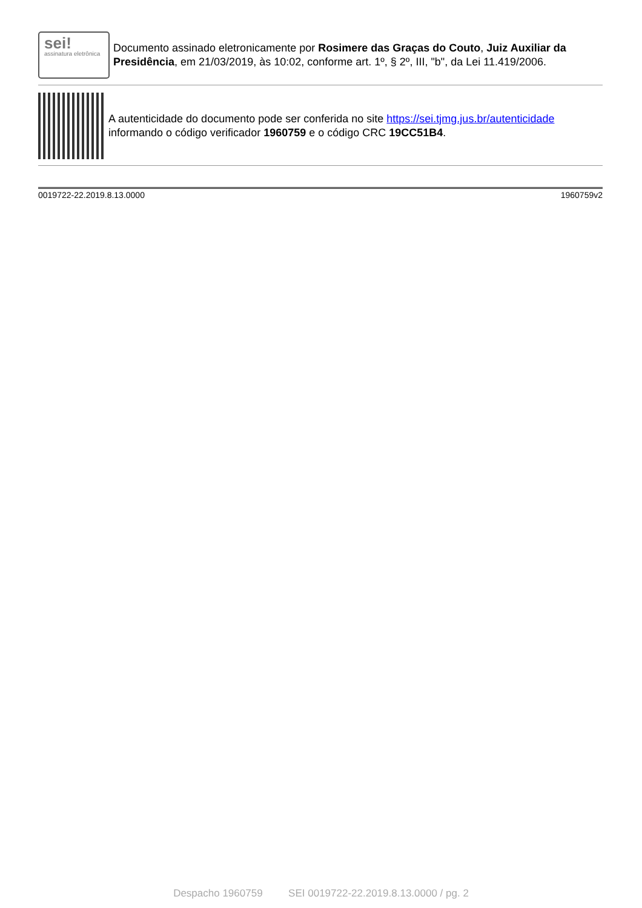sei!
assinatura eletrônica
Documento assinado eletronicamente por Rosimere das Graças do Couto, Juiz Auxiliar da Presidência, em 21/03/2019, às 10:02, conforme art. 1º, § 2º, III, "b", da Lei 11.419/2006.
A autenticidade do documento pode ser conferida no site https://sei.tjmg.jus.br/autenticidade informando o código verificador 1960759 e o código CRC 19CC51B4.
0019722-22.2019.8.13.0000 1960759v2
Despacho 1960759 SEI 0019722-22.2019.8.13.0000 / pg. 2